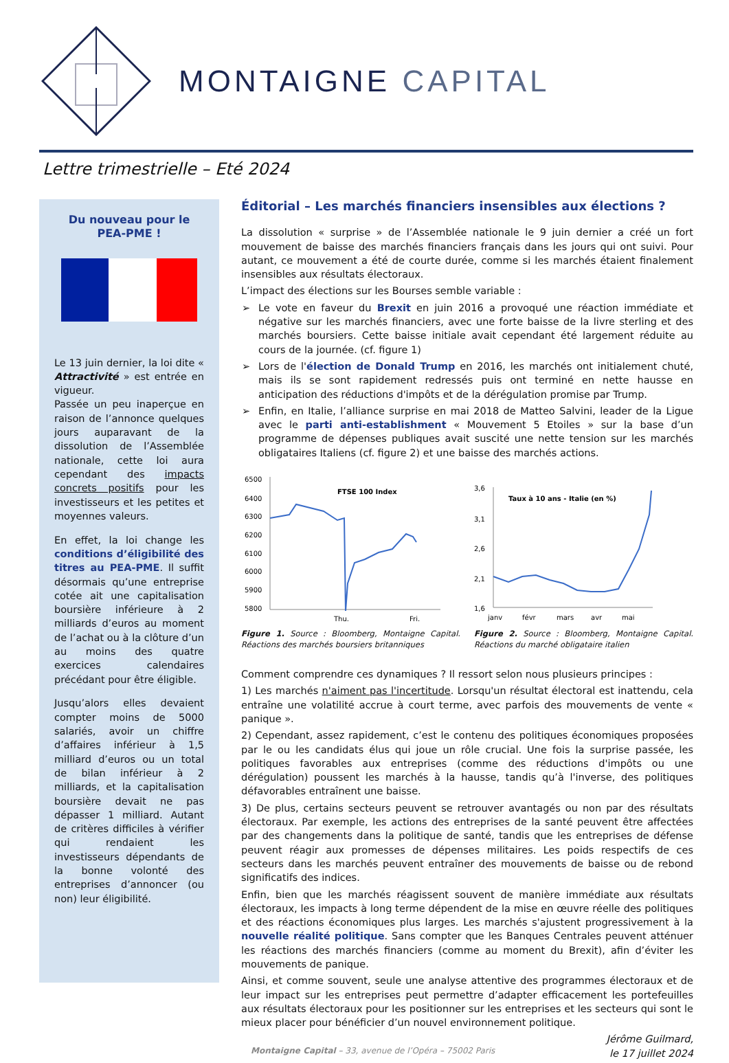MONTAIGNE CAPITAL
Lettre trimestrielle – Eté 2024
Du nouveau pour le
PEA-PME !
Le 13 juin dernier, la loi dite « Attractivité » est entrée en vigueur.
Passée un peu inaperçue en raison de l’annonce quelques jours auparavant de la dissolution de l’Assemblée nationale, cette loi aura cependant des impacts concrets positifs pour les investisseurs et les petites et moyennes valeurs.
En effet, la loi change les conditions d’éligibilité des titres au PEA-PME. Il suffit désormais qu’une entreprise cotée ait une capitalisation boursière inférieure à 2 milliards d’euros au moment de l’achat ou à la clôture d’un au moins des quatre exercices calendaires précédant pour être éligible.
Jusqu’alors elles devaient compter moins de 5000 salariés, avoir un chiffre d’affaires inférieur à 1,5 milliard d’euros ou un total de bilan inférieur à 2 milliards, et la capitalisation boursière devait ne pas dépasser 1 milliard. Autant de critères difficiles à vérifier qui rendaient les investisseurs dépendants de la bonne volonté des entreprises d’annoncer (ou non) leur éligibilité.
Éditorial – Les marchés financiers insensibles aux élections ?
La dissolution « surprise » de l’Assemblée nationale le 9 juin dernier a créé un fort mouvement de baisse des marchés financiers français dans les jours qui ont suivi. Pour autant, ce mouvement a été de courte durée, comme si les marchés étaient finalement insensibles aux résultats électoraux.
L’impact des élections sur les Bourses semble variable :
Le vote en faveur du Brexit en juin 2016 a provoqué une réaction immédiate et négative sur les marchés financiers, avec une forte baisse de la livre sterling et des marchés boursiers. Cette baisse initiale avait cependant été largement réduite au cours de la journée. (cf. figure 1)
Lors de l'élection de Donald Trump en 2016, les marchés ont initialement chuté, mais ils se sont rapidement redressés puis ont terminé en nette hausse en anticipation des réductions d'impôts et de la dérégulation promise par Trump.
Enfin, en Italie, l’alliance surprise en mai 2018 de Matteo Salvini, leader de la Ligue avec le parti anti-establishment « Mouvement 5 Etoiles » sur la base d’un programme de dépenses publiques avait suscité une nette tension sur les marchés obligataires Italiens (cf. figure 2) et une baisse des marchés actions.
6500
6400
6300
6200
6100
6000
5900
5800
FTSE 100 Index
Thu.
Fri.
Figure 1. Source : Bloomberg, Montaigne Capital. Réactions des marchés boursiers britanniques
3,6
3,1
2,6
2,1
1,6
Taux à 10 ans - Italie (en %)
janv
févr
mars
avr
mai
Figure 2. Source : Bloomberg, Montaigne Capital. Réactions du marché obligataire italien
Comment comprendre ces dynamiques ? Il ressort selon nous plusieurs principes :
1) Les marchés n'aiment pas l'incertitude. Lorsqu'un résultat électoral est inattendu, cela entraîne une volatilité accrue à court terme, avec parfois des mouvements de vente « panique ».
2) Cependant, assez rapidement, c’est le contenu des politiques économiques proposées par le ou les candidats élus qui joue un rôle crucial. Une fois la surprise passée, les politiques favorables aux entreprises (comme des réductions d'impôts ou une dérégulation) poussent les marchés à la hausse, tandis qu’à l'inverse, des politiques défavorables entraînent une baisse.
3) De plus, certains secteurs peuvent se retrouver avantagés ou non par des résultats électoraux. Par exemple, les actions des entreprises de la santé peuvent être affectées par des changements dans la politique de santé, tandis que les entreprises de défense peuvent réagir aux promesses de dépenses militaires. Les poids respectifs de ces secteurs dans les marchés peuvent entraîner des mouvements de baisse ou de rebond significatifs des indices.
Enfin, bien que les marchés réagissent souvent de manière immédiate aux résultats électoraux, les impacts à long terme dépendent de la mise en œuvre réelle des politiques et des réactions économiques plus larges. Les marchés s'ajustent progressivement à la nouvelle réalité politique. Sans compter que les Banques Centrales peuvent atténuer les réactions des marchés financiers (comme au moment du Brexit), afin d’éviter les mouvements de panique.
Ainsi, et comme souvent, seule une analyse attentive des programmes électoraux et de leur impact sur les entreprises peut permettre d’adapter efficacement les portefeuilles aux résultats électoraux pour les positionner sur les entreprises et les secteurs qui sont le mieux placer pour bénéficier d’un nouvel environnement politique.
Jérôme Guilmard,
le 17 juillet 2024
Montaigne Capital – 33, avenue de l’Opéra – 75002 Paris